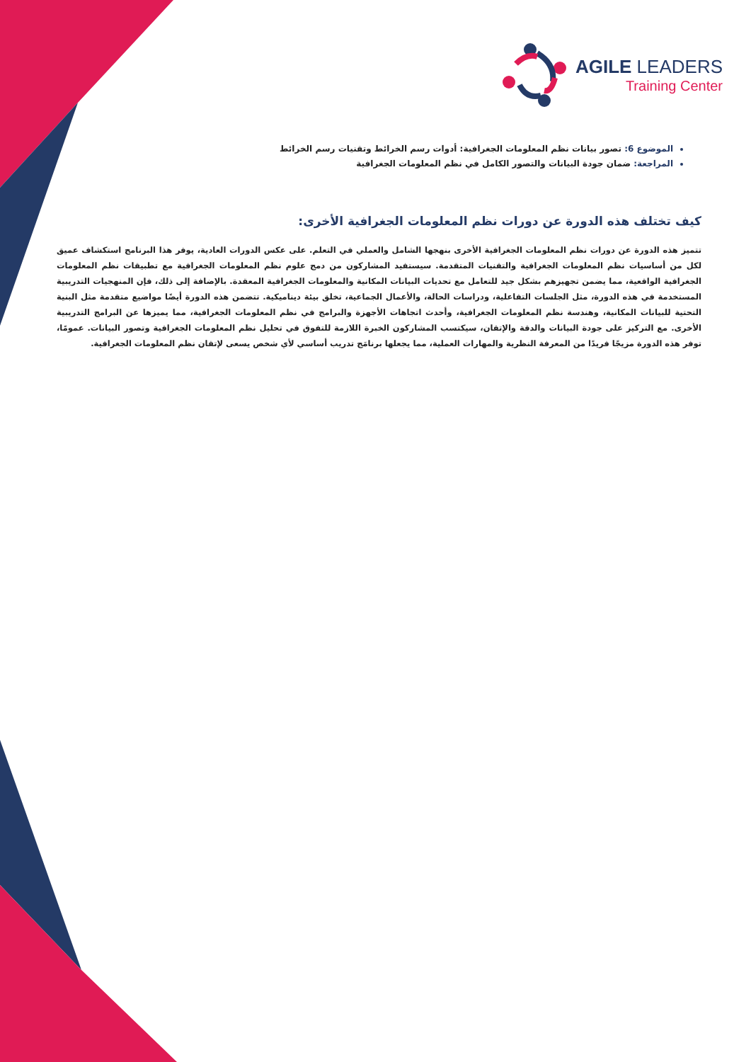AGILE LEADERS
Training Center
الموضوع 6: تصور بيانات نظم المعلومات الجغرافية: أدوات رسم الخرائط وتقنيات رسم الخرائط
المراجعة: ضمان جودة البيانات والتصور الكامل في نظم المعلومات الجغرافية
كيف تختلف هذه الدورة عن دورات نظم المعلومات الجغرافية الأخرى:
تتميز هذه الدورة عن دورات نظم المعلومات الجغرافية الأخرى بنهجها الشامل والعملي في التعلم. على عكس الدورات العادية، يوفر هذا البرنامج استكشاف عميق لكل من أساسيات نظم المعلومات الجغرافية والتقنيات المتقدمة. سيستفيد المشاركون من دمج علوم نظم المعلومات الجغرافية مع تطبيقات نظم المعلومات الجغرافية الواقعية، مما يضمن تجهيزهم بشكل جيد للتعامل مع تحديات البيانات المكانية والمعلومات الجغرافية المعقدة. بالإضافة إلى ذلك، فإن المنهجيات التدريبية المستخدمة في هذه الدورة، مثل الجلسات التفاعلية، ودراسات الحالة، والأعمال الجماعية، تخلق بيئة ديناميكية. تتضمن هذه الدورة أيضًا مواضيع متقدمة مثل البنية التحتية للبيانات المكانية، وهندسة نظم المعلومات الجغرافية، وأحدث اتجاهات الأجهزة والبرامج في نظم المعلومات الجغرافية، مما يميزها عن البرامج التدريبية الأخرى. مع التركيز على جودة البيانات والدقة والإتقان، سيكتسب المشاركون الخبرة اللازمة للتفوق في تحليل نظم المعلومات الجغرافية وتصور البيانات. عمومًا، توفر هذه الدورة مزيجًا فريدًا من المعرفة النظرية والمهارات العملية، مما يجعلها برنامَج تدريب أساسي لأي شخص يسعى لإتقان نظم المعلومات الجغرافية.